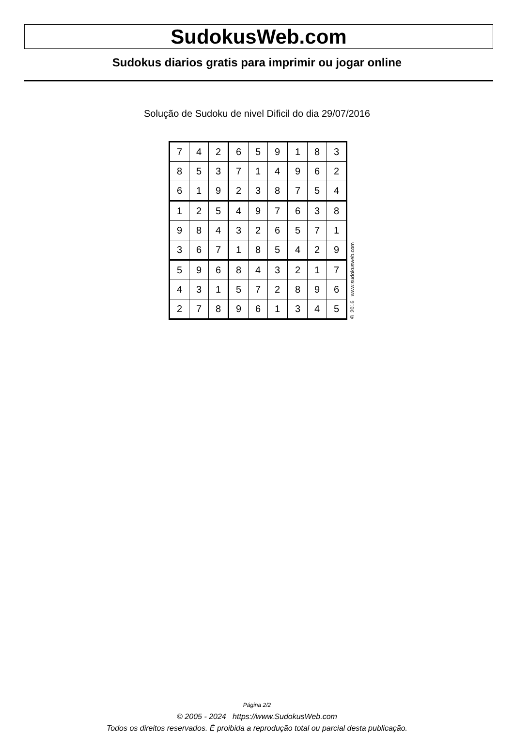SudokusWeb.com
Sudokus diarios gratis para imprimir ou jogar online
Solução de Sudoku de nivel Dificil do dia 29/07/2016
| 7 | 4 | 2 | 6 | 5 | 9 | 1 | 8 | 3 |
| 8 | 5 | 3 | 7 | 1 | 4 | 9 | 6 | 2 |
| 6 | 1 | 9 | 2 | 3 | 8 | 7 | 5 | 4 |
| 1 | 2 | 5 | 4 | 9 | 7 | 6 | 3 | 8 |
| 9 | 8 | 4 | 3 | 2 | 6 | 5 | 7 | 1 |
| 3 | 6 | 7 | 1 | 8 | 5 | 4 | 2 | 9 |
| 5 | 9 | 6 | 8 | 4 | 3 | 2 | 1 | 7 |
| 4 | 3 | 1 | 5 | 7 | 2 | 8 | 9 | 6 |
| 2 | 7 | 8 | 9 | 6 | 1 | 3 | 4 | 5 |
© 2016 www.sudokusweb.com
Página 2/2
© 2005 - 2024 https://www.SudokusWeb.com
Todos os direitos reservados. É proibida a reprodução total ou parcial desta publicação.